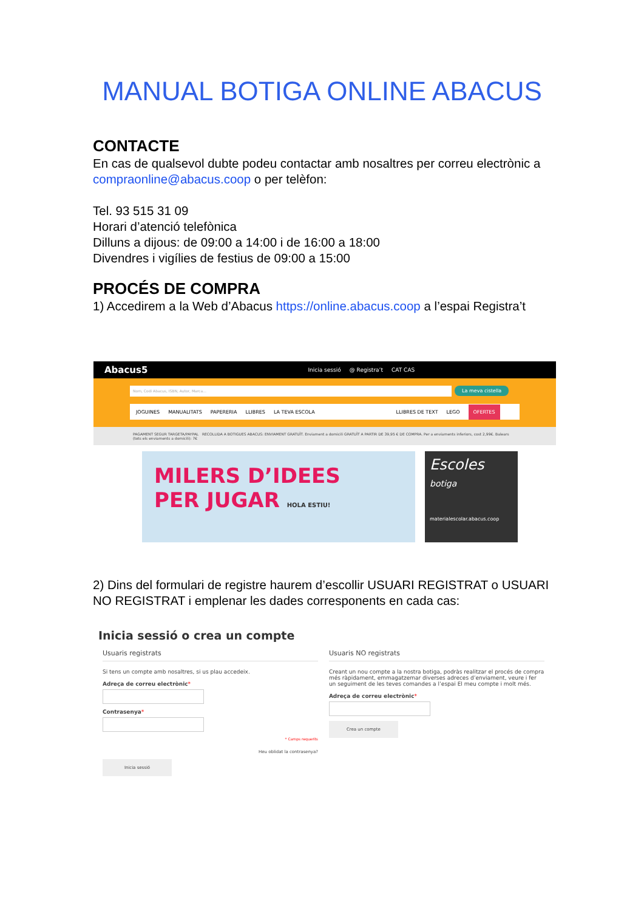MANUAL BOTIGA ONLINE ABACUS
CONTACTE
En cas de qualsevol dubte podeu contactar amb nosaltres per correu electrònic a
compraonline@abacus.coop o per telèfon:
Tel. 93 515 31 09
Horari d’atenció telefònica
Dilluns a dijous: de 09:00 a 14:00 i de 16:00 a 18:00
Divendres i vigílies de festius de 09:00 a 15:00
PROCÉS DE COMPRA
1) Accedirem a la Web d’Abacus https://online.abacus.coop a l’espai Registra’t
Abacus5 Inicia sessió @ Registra’t CAT CAS
Nom, Codi Abacus, ISBN, Autor, Marca...
La meva cistella
JOGUINES MANUALITATS PAPERERIA LLIBRES LA TEVA ESCOLA LLIBRES DE TEXT LEGO OFERTES
PAGAMENT SEGUR TARGETA/PAYPAL RECOLLIDA A BOTIGUES ABACUS: ENVIAMENT GRATUÏT. Enviament a domicili GRATUÏT A PARTIR DE 39,95 € DE COMPRA. Per a enviaments inferiors, cost 2,99€. Balears (tots els enviaments a domicili): 7€
MILERS D’IDEES
PER JUGAR HOLA ESTIU!
Escoles
botiga
materialescolar.abacus.coop
2) Dins del formulari de registre haurem d’escollir USUARI REGISTRAT o USUARI NO REGISTRAT i emplenar les dades corresponents en cada cas:
Inicia sessió o crea un compte
Usuaris registrats
Si tens un compte amb nosaltres, si us plau accedeix.
Adreça de correu electrònic*
Contrasenya*
* Camps requerits
Heu oblidat la contrasenya?
Inicia sessió
Usuaris NO registrats
Creant un nou compte a la nostra botiga, podràs realitzar el procés de compra més ràpidament, emmagatzemar diverses adreces d’enviament, veure i fer un seguiment de les teves comandes a l’espai El meu compte i molt més.
Adreça de correu electrònic*
Crea un compte